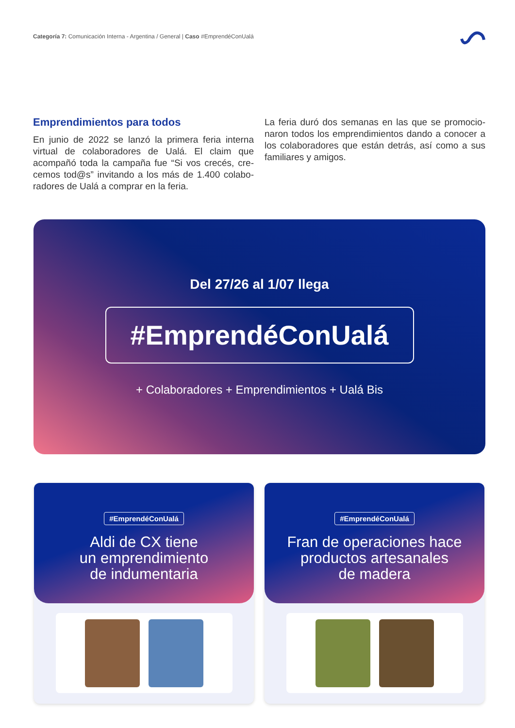Categoría 7: Comunicación Interna - Argentina / General | Caso #EmprendéConUalá
Emprendimientos para todos
En junio de 2022 se lanzó la primera feria interna virtual de colaboradores de Ualá. El claim que acompañó toda la campaña fue “Si vos crecés, cre-cemos tod@s” invitando a los más de 1.400 colabo-radores de Ualá a comprar en la feria.
La feria duró dos semanas en las que se promocio-naron todos los emprendimientos dando a conocer a los colaboradores que están detrás, así como a sus familiares y amigos.
Del 27/26 al 1/07 llega
#EmprendéConUalá
+ Colaboradores + Emprendimientos + Ualá Bis
#EmprendéConUalá
Aldi de CX tiene
un emprendimiento
de indumentaria
#EmprendéConUalá
Fran de operaciones hace
productos artesanales
de madera